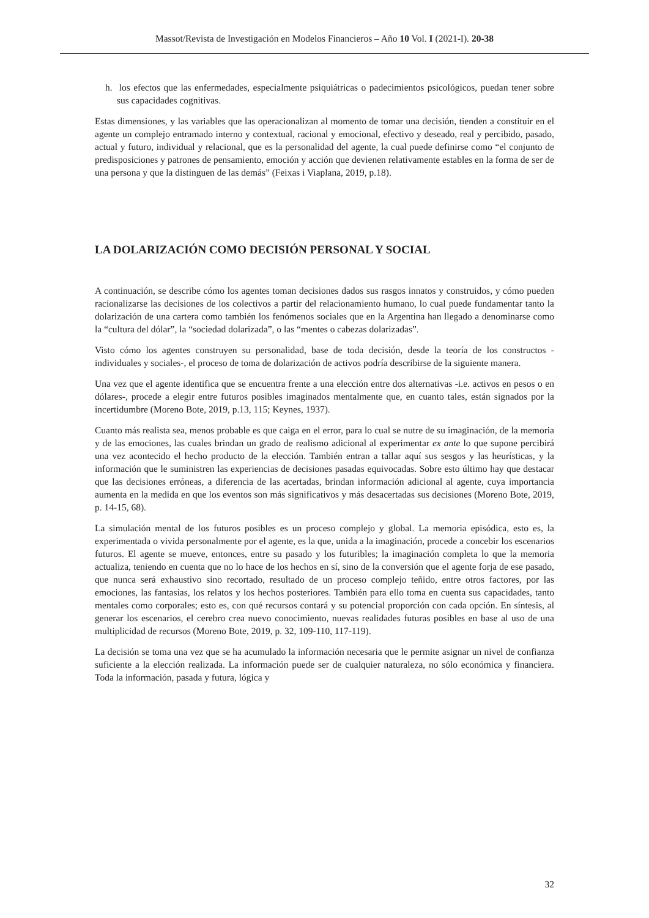Massot/Revista de Investigación en Modelos Financieros – Año 10 Vol. I (2021-I). 20-38
h. los efectos que las enfermedades, especialmente psiquiátricas o padecimientos psicológicos, puedan tener sobre sus capacidades cognitivas.
Estas dimensiones, y las variables que las operacionalizan al momento de tomar una decisión, tienden a constituir en el agente un complejo entramado interno y contextual, racional y emocional, efectivo y deseado, real y percibido, pasado, actual y futuro, individual y relacional, que es la personalidad del agente, la cual puede definirse como “el conjunto de predisposiciones y patrones de pensamiento, emoción y acción que devienen relativamente estables en la forma de ser de una persona y que la distinguen de las demás” (Feixas i Viaplana, 2019, p.18).
LA DOLARIZACIÓN COMO DECISIÓN PERSONAL Y SOCIAL
A continuación, se describe cómo los agentes toman decisiones dados sus rasgos innatos y construidos, y cómo pueden racionalizarse las decisiones de los colectivos a partir del relacionamiento humano, lo cual puede fundamentar tanto la dolarización de una cartera como también los fenómenos sociales que en la Argentina han llegado a denominarse como la “cultura del dólar”, la “sociedad dolarizada”, o las “mentes o cabezas dolarizadas”.
Visto cómo los agentes construyen su personalidad, base de toda decisión, desde la teoría de los constructos -individuales y sociales-, el proceso de toma de dolarización de activos podría describirse de la siguiente manera.
Una vez que el agente identifica que se encuentra frente a una elección entre dos alternativas -i.e. activos en pesos o en dólares-, procede a elegir entre futuros posibles imaginados mentalmente que, en cuanto tales, están signados por la incertidumbre (Moreno Bote, 2019, p.13, 115; Keynes, 1937).
Cuanto más realista sea, menos probable es que caiga en el error, para lo cual se nutre de su imaginación, de la memoria y de las emociones, las cuales brindan un grado de realismo adicional al experimentar ex ante lo que supone percibirá una vez acontecido el hecho producto de la elección. También entran a tallar aquí sus sesgos y las heurísticas, y la información que le suministren las experiencias de decisiones pasadas equivocadas. Sobre esto último hay que destacar que las decisiones erróneas, a diferencia de las acertadas, brindan información adicional al agente, cuya importancia aumenta en la medida en que los eventos son más significativos y más desacertadas sus decisiones (Moreno Bote, 2019, p. 14-15, 68).
La simulación mental de los futuros posibles es un proceso complejo y global. La memoria episódica, esto es, la experimentada o vivida personalmente por el agente, es la que, unida a la imaginación, procede a concebir los escenarios futuros. El agente se mueve, entonces, entre su pasado y los futuribles; la imaginación completa lo que la memoria actualiza, teniendo en cuenta que no lo hace de los hechos en sí, sino de la conversión que el agente forja de ese pasado, que nunca será exhaustivo sino recortado, resultado de un proceso complejo teñido, entre otros factores, por las emociones, las fantasías, los relatos y los hechos posteriores. También para ello toma en cuenta sus capacidades, tanto mentales como corporales; esto es, con qué recursos contará y su potencial proporción con cada opción. En síntesis, al generar los escenarios, el cerebro crea nuevo conocimiento, nuevas realidades futuras posibles en base al uso de una multiplicidad de recursos (Moreno Bote, 2019, p. 32, 109-110, 117-119).
La decisión se toma una vez que se ha acumulado la información necesaria que le permite asignar un nivel de confianza suficiente a la elección realizada. La información puede ser de cualquier naturaleza, no sólo económica y financiera. Toda la información, pasada y futura, lógica y
32